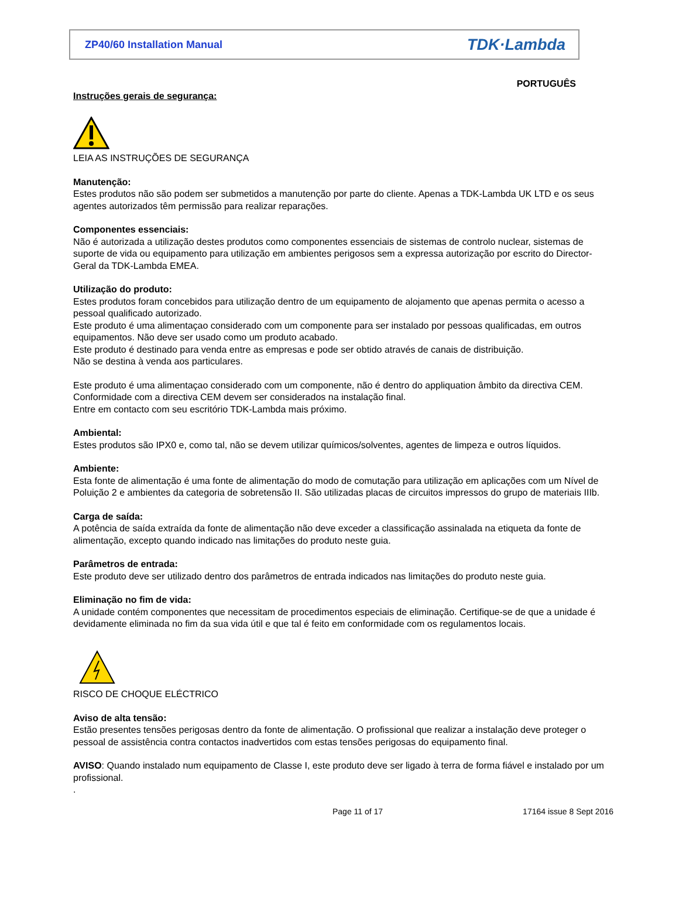ZP40/60 Installation Manual TDK·Lambda
PORTUGUÊS
Instruções gerais de segurança:
LEIA AS INSTRUÇÕES DE SEGURANÇA
Manutenção:
Estes produtos não são podem ser submetidos a manutenção por parte do cliente. Apenas a TDK-Lambda UK LTD e os seus agentes autorizados têm permissão para realizar reparações.
Componentes essenciais:
Não é autorizada a utilização destes produtos como componentes essenciais de sistemas de controlo nuclear, sistemas de suporte de vida ou equipamento para utilização em ambientes perigosos sem a expressa autorização por escrito do Director-Geral da TDK-Lambda EMEA.
Utilização do produto:
Estes produtos foram concebidos para utilização dentro de um equipamento de alojamento que apenas permita o acesso a pessoal qualificado autorizado.
Este produto é uma alimentaçao considerado com um componente para ser instalado por pessoas qualificadas, em outros equipamentos. Não deve ser usado como um produto acabado.
Este produto é destinado para venda entre as empresas e pode ser obtido através de canais de distribuição.
Não se destina à venda aos particulares.
Este produto é uma alimentaçao considerado com um componente, não é dentro do appliquation âmbito da directiva CEM.
Conformidade com a directiva CEM devem ser considerados na instalação final.
Entre em contacto com seu escritório TDK-Lambda mais próximo.
Ambiental:
Estes produtos são IPX0 e, como tal, não se devem utilizar químicos/solventes, agentes de limpeza e outros líquidos.
Ambiente:
Esta fonte de alimentação é uma fonte de alimentação do modo de comutação para utilização em aplicações com um Nível de Poluição 2 e ambientes da categoria de sobretensão II. São utilizadas placas de circuitos impressos do grupo de materiais IIIb.
Carga de saída:
A potência de saída extraída da fonte de alimentação não deve exceder a classificação assinalada na etiqueta da fonte de alimentação, excepto quando indicado nas limitações do produto neste guia.
Parâmetros de entrada:
Este produto deve ser utilizado dentro dos parâmetros de entrada indicados nas limitações do produto neste guia.
Eliminação no fim de vida:
A unidade contém componentes que necessitam de procedimentos especiais de eliminação. Certifique-se de que a unidade é devidamente eliminada no fim da sua vida útil e que tal é feito em conformidade com os regulamentos locais.
RISCO DE CHOQUE ELÉCTRICO
Aviso de alta tensão:
Estão presentes tensões perigosas dentro da fonte de alimentação. O profissional que realizar a instalação deve proteger o pessoal de assistência contra contactos inadvertidos com estas tensões perigosas do equipamento final.
AVISO: Quando instalado num equipamento de Classe I, este produto deve ser ligado à terra de forma fiável e instalado por um profissional.
.
Page 11 of 17 17164 issue 8 Sept 2016